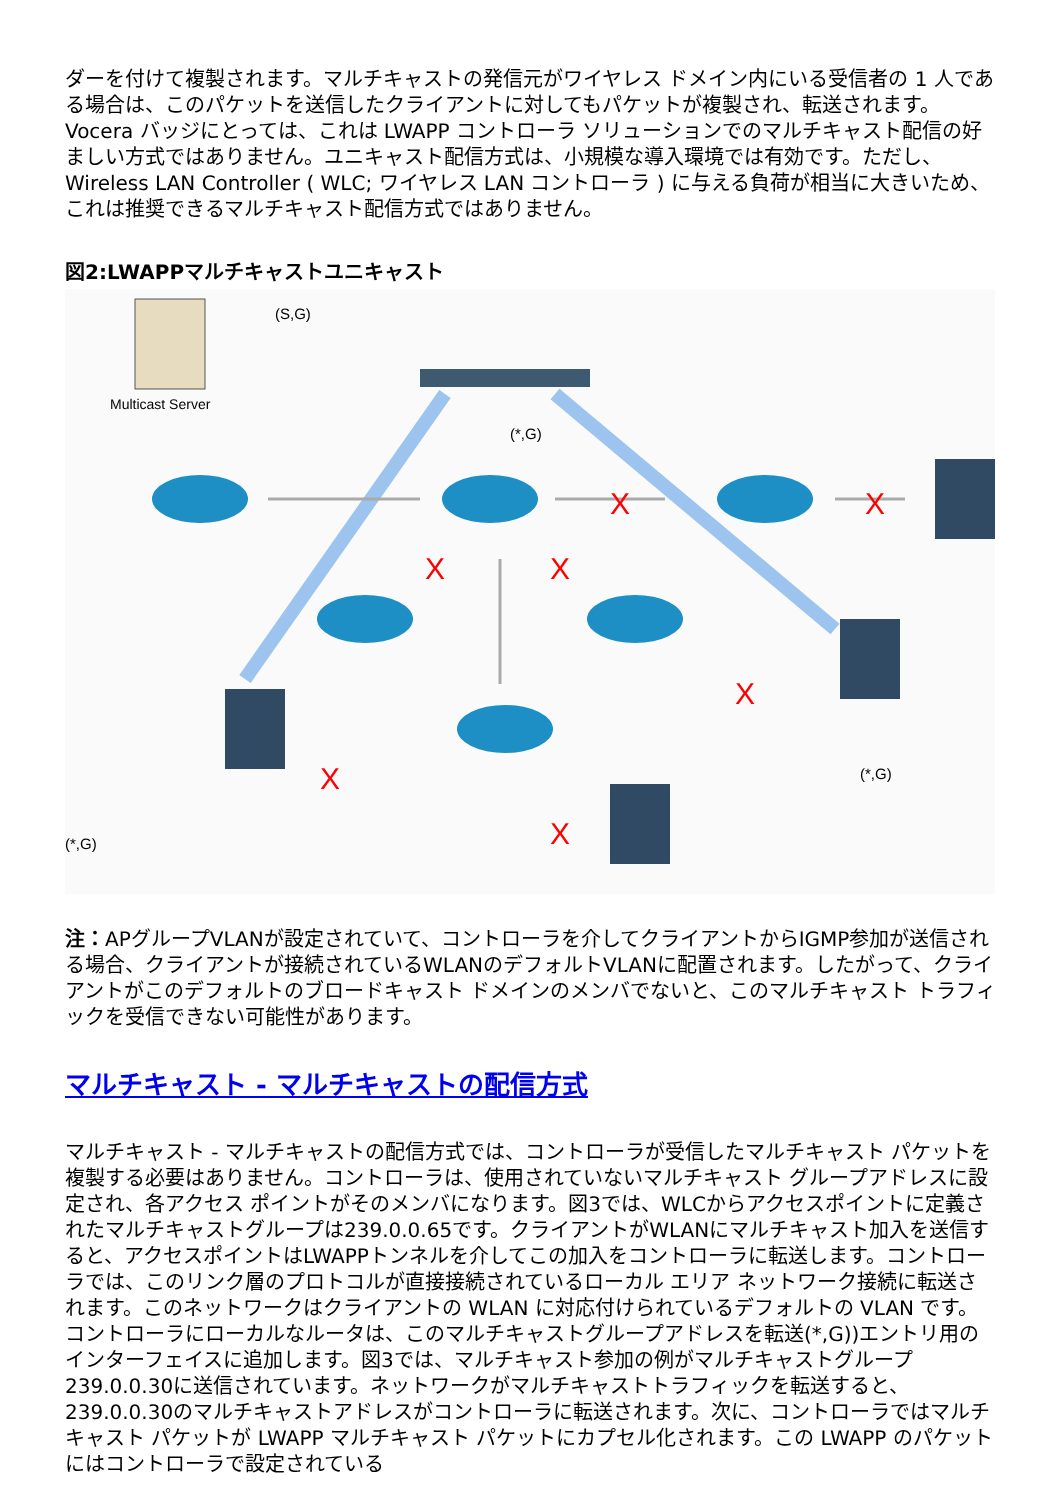ダーを付けて複製されます。マルチキャストの発信元がワイヤレス ドメイン内にいる受信者の 1 人である場合は、このパケットを送信したクライアントに対してもパケットが複製され、転送されます。Vocera バッジにとっては、これは LWAPP コントローラ ソリューションでのマルチキャスト配信の好ましい方式ではありません。ユニキャスト配信方式は、小規模な導入環境では有効です。ただし、Wireless LAN Controller ( WLC; ワイヤレス LAN コントローラ ) に与える負荷が相当に大きいため、これは推奨できるマルチキャスト配信方式ではありません。
図2:LWAPPマルチキャストユニキャスト
Multicast Server
(S,G)
(*,G)
X
X
X
X
X
X
X
(*,G)
(*,G)
注：APグループVLANが設定されていて、コントローラを介してクライアントからIGMP参加が送信される場合、クライアントが接続されているWLANのデフォルトVLANに配置されます。したがって、クライアントがこのデフォルトのブロードキャスト ドメインのメンバでないと、このマルチキャスト トラフィックを受信できない可能性があります。
マルチキャスト - マルチキャストの配信方式
マルチキャスト - マルチキャストの配信方式では、コントローラが受信したマルチキャスト パケットを複製する必要はありません。コントローラは、使用されていないマルチキャスト グループアドレスに設定され、各アクセス ポイントがそのメンバになります。図3では、WLCからアクセスポイントに定義されたマルチキャストグループは239.0.0.65です。クライアントがWLANにマルチキャスト加入を送信すると、アクセスポイントはLWAPPトンネルを介してこの加入をコントローラに転送します。コントローラでは、このリンク層のプロトコルが直接接続されているローカル エリア ネットワーク接続に転送されます。このネットワークはクライアントの WLAN に対応付けられているデフォルトの VLAN です。コントローラにローカルなルータは、このマルチキャストグループアドレスを転送(*,G))エントリ用のインターフェイスに追加します。図3では、マルチキャスト参加の例がマルチキャストグループ239.0.0.30に送信されています。ネットワークがマルチキャストトラフィックを転送すると、239.0.0.30のマルチキャストアドレスがコントローラに転送されます。次に、コントローラではマルチキャスト パケットが LWAPP マルチキャスト パケットにカプセル化されます。この LWAPP のパケットにはコントローラで設定されている